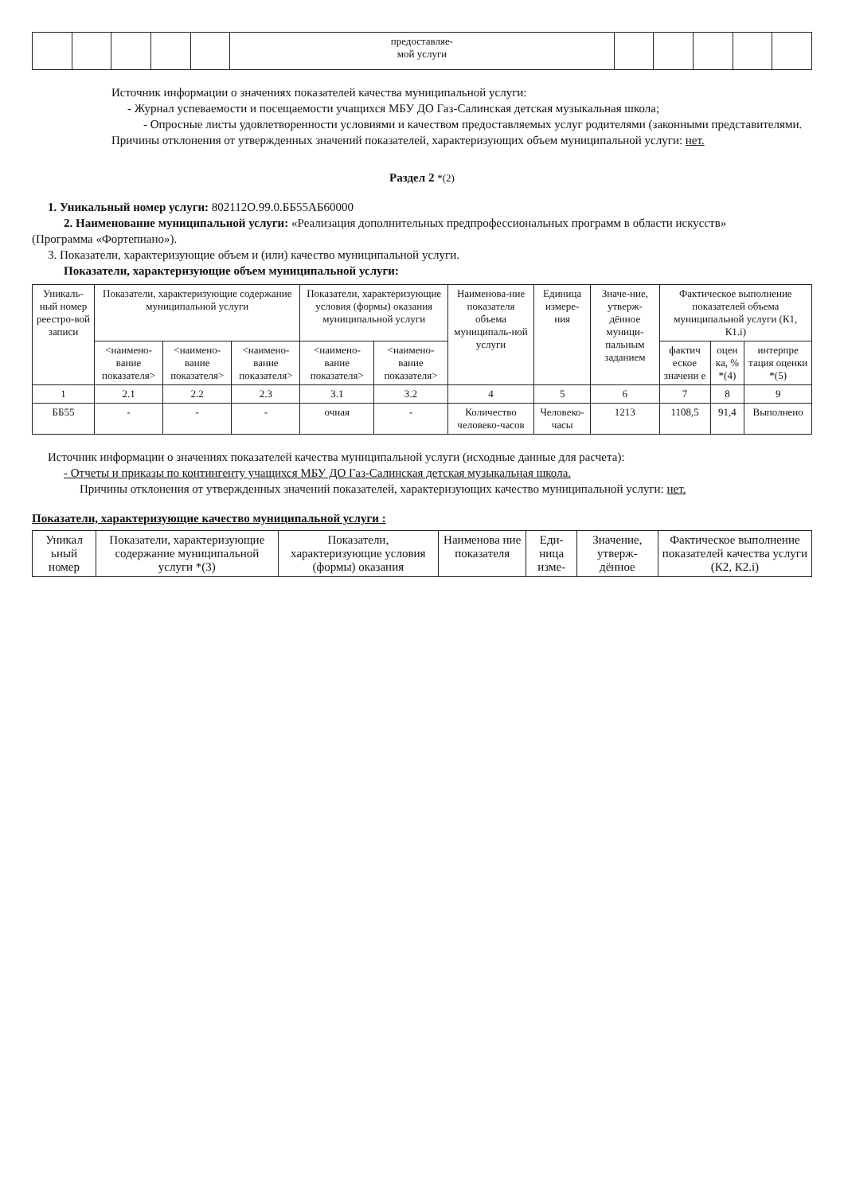| | | | | | предоставляе- мой услуги | | | | | |
Источник информации о значениях показателей качества муниципальной услуги:
- Журнал успеваемости и посещаемости учащихся МБУ ДО Газ-Салинская детская музыкальная школа;
- Опросные листы удовлетворенности условиями и качеством предоставляемых услуг родителями (законными представителями.
Причины отклонения от утвержденных значений показателей, характеризующих объем муниципальной услуги: нет.
Раздел 2 *(2)
1. Уникальный номер услуги: 802112О.99.0.ББ55АБ60000
2. Наименование муниципальной услуги: «Реализация дополнительных предпрофессиональных программ в области искусств»
(Программа «Фортепиано»).
3. Показатели, характеризующие объем и (или) качество муниципальной услуги.
Показатели, характеризующие объем муниципальной услуги:
| Уникаль-ный номер реестро-вой записи | Показатели, характеризующие содержание муниципальной услуги | | | Показатели, характеризующие условия (формы) оказания муниципальной услуги | | Наименова-ние показателя объема муниципаль-ной услуги | Единица измере-ния | Значе-ние, утверж-дённое муници-пальным заданием | Фактическое выполнение показателей объема муниципальной услуги (К1, К1.i) | | |
| | <наимено-вание показателя> | <наимено-вание показателя> | <наимено-вание показателя> | <наимено-вание показателя> | <наимено-вание показателя> | | | | фактич еское значени е | оцен ка, % *(4) | интерпре тация оценки *(5) |
| 1 | 2.1 | 2.2 | 2.3 | 3.1 | 3.2 | 4 | 5 | 6 | 7 | 8 | 9 |
| ББ55 | - | - | - | очная | - | Количество человеко-часов | Человеко-часы | 1213 | 1108,5 | 91,4 | Выполнено |
Источник информации о значениях показателей качества муниципальной услуги (исходные данные для расчета):
- Отчеты и приказы по контингенту учащихся МБУ ДО Газ-Салинская детская музыкальная школа.
Причины отклонения от утвержденных значений показателей, характеризующих качество муниципальной услуги: нет.
Показатели, характеризующие качество муниципальной услуги :
| Уникал ьный номер | Показатели, характеризующие содержание муниципальной услуги *(3) | Показатели, характеризующие условия (формы) оказания | Наименова ние показателя | Еди-ница изме- | Значение, утверж-дённое | Фактическое выполнение показателей качества услуги (К2, К2.i) |